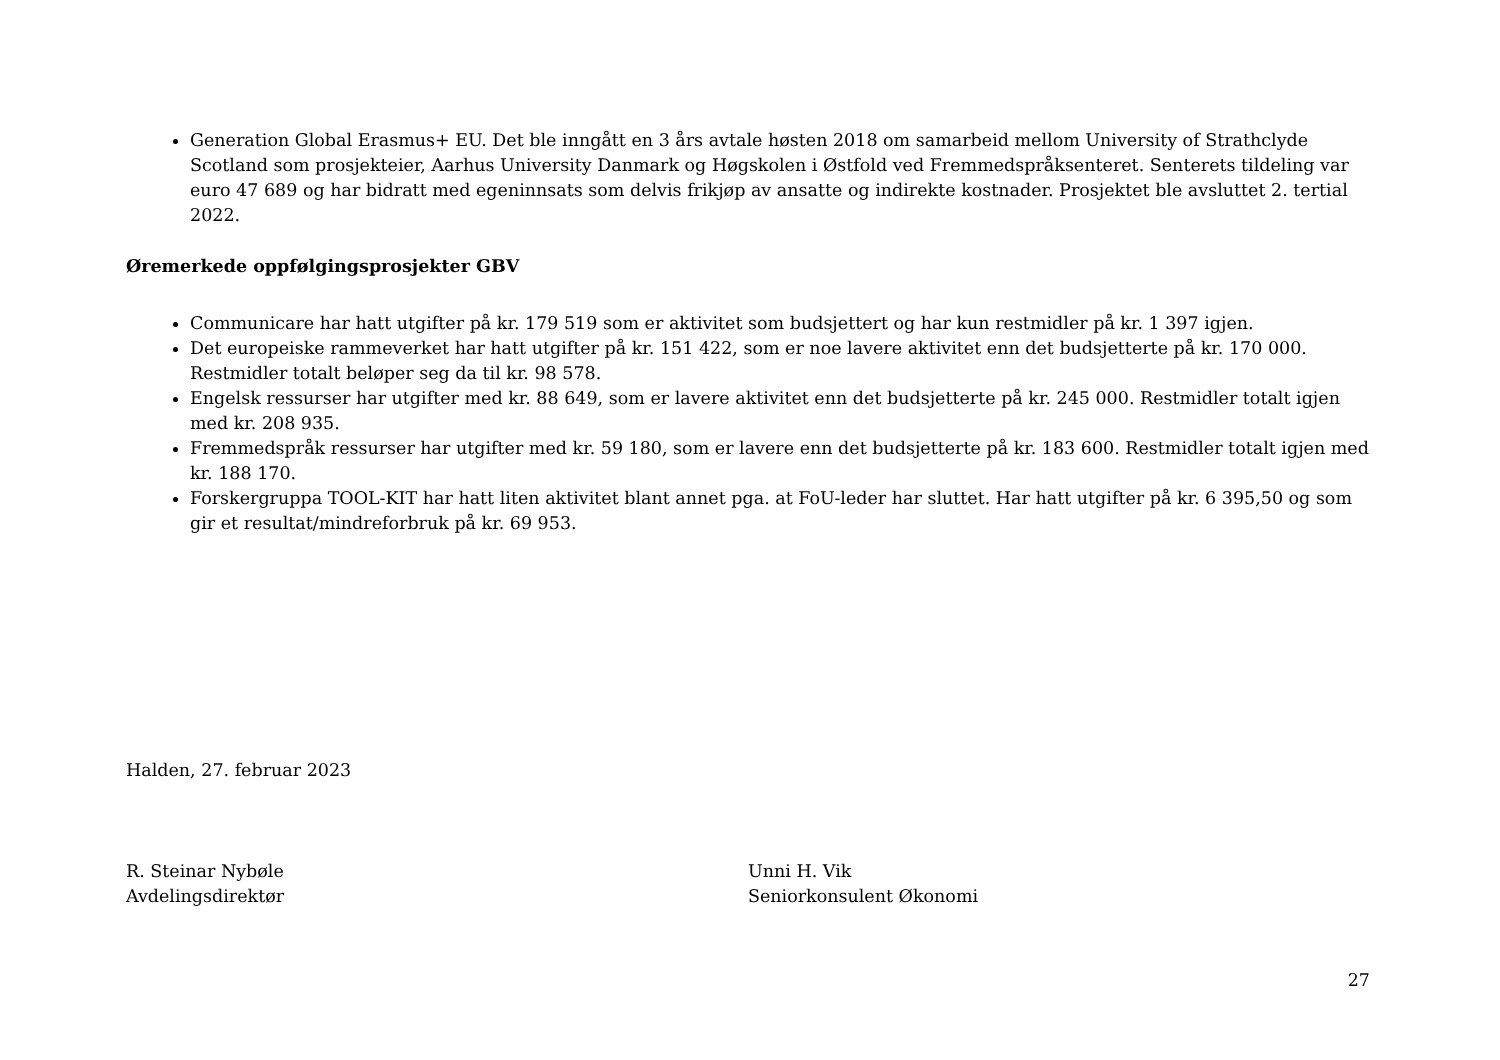Generation Global Erasmus+ EU. Det ble inngått en 3 års avtale høsten 2018 om samarbeid mellom University of Strathclyde Scotland som prosjekteier, Aarhus University Danmark og Høgskolen i Østfold ved Fremmedspråksenteret. Senterets tildeling var euro 47 689 og har bidratt med egeninnsats som delvis frikjøp av ansatte og indirekte kostnader. Prosjektet ble avsluttet 2. tertial 2022.
Øremerkede oppfølgingsprosjekter GBV
Communicare har hatt utgifter på kr. 179 519 som er aktivitet som budsjettert og har kun restmidler på kr. 1 397 igjen.
Det europeiske rammeverket har hatt utgifter på kr. 151 422, som er noe lavere aktivitet enn det budsjetterte på kr. 170 000. Restmidler totalt beløper seg da til kr. 98 578.
Engelsk ressurser har utgifter med kr. 88 649, som er lavere aktivitet enn det budsjetterte på kr. 245 000. Restmidler totalt igjen med kr. 208 935.
Fremmedspråk ressurser har utgifter med kr. 59 180, som er lavere enn det budsjetterte på kr. 183 600. Restmidler totalt igjen med kr. 188 170.
Forskergruppa TOOL-KIT har hatt liten aktivitet blant annet pga. at FoU-leder har sluttet. Har hatt utgifter på kr. 6 395,50 og som gir et resultat/mindreforbruk på kr. 69 953.
Halden, 27. februar 2023
R. Steinar Nybøle
Avdelingsdirektør
Unni H. Vik
Seniorkonsulent Økonomi
27